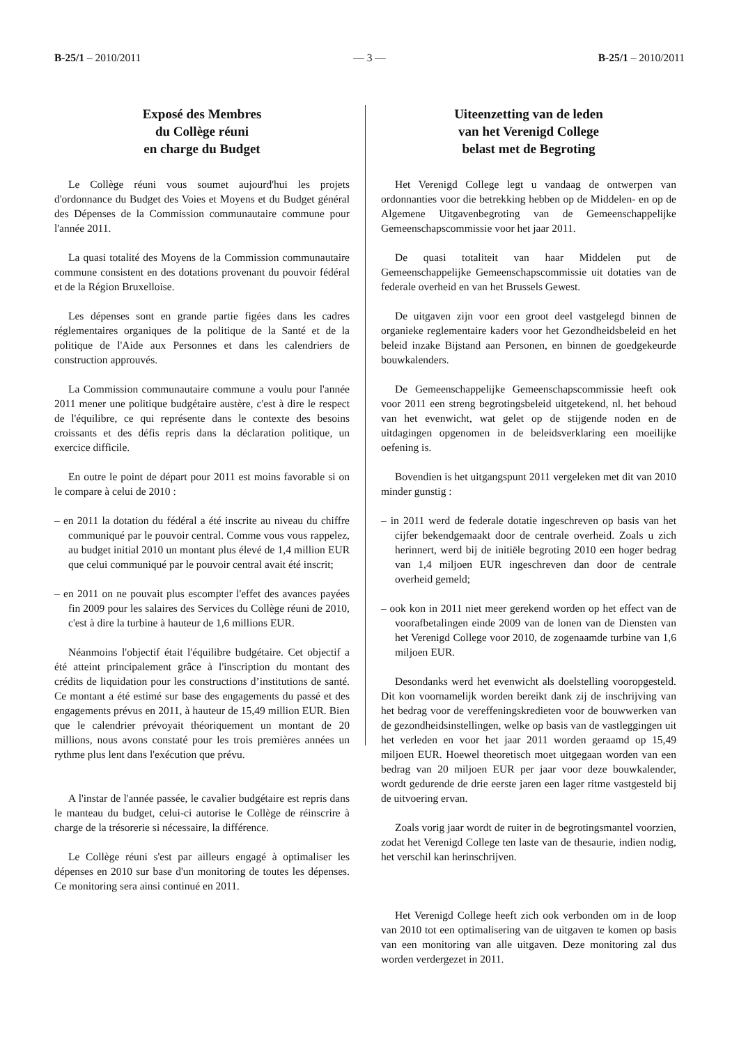B-25/1 – 2010/2011 — 3 — B-25/1 – 2010/2011
Exposé des Membres
du Collège réuni
en charge du Budget
Le Collège réuni vous soumet aujourd'hui les projets d'ordonnance du Budget des Voies et Moyens et du Budget général des Dépenses de la Commission communautaire commune pour l'année 2011.
La quasi totalité des Moyens de la Commission communautaire commune consistent en des dotations provenant du pouvoir fédéral et de la Région Bruxelloise.
Les dépenses sont en grande partie figées dans les cadres réglementaires organiques de la politique de la Santé et de la politique de l'Aide aux Personnes et dans les calendriers de construction approuvés.
La Commission communautaire commune a voulu pour l'année 2011 mener une politique budgétaire austère, c'est à dire le respect de l'équilibre, ce qui représente dans le contexte des besoins croissants et des défis repris dans la déclaration politique, un exercice difficile.
En outre le point de départ pour 2011 est moins favorable si on le compare à celui de 2010 :
– en 2011 la dotation du fédéral a été inscrite au niveau du chiffre communiqué par le pouvoir central. Comme vous vous rappelez, au budget initial 2010 un montant plus élevé de 1,4 million EUR que celui communiqué par le pouvoir central avait été inscrit;
– en 2011 on ne pouvait plus escompter l'effet des avances payées fin 2009 pour les salaires des Services du Collège réuni de 2010, c'est à dire la turbine à hauteur de 1,6 millions EUR.
Néanmoins l'objectif était l'équilibre budgétaire. Cet objectif a été atteint principalement grâce à l'inscription du montant des crédits de liquidation pour les constructions d’institutions de santé. Ce montant a été estimé sur base des engagements du passé et des engagements prévus en 2011, à hauteur de 15,49 million EUR. Bien que le calendrier prévoyait théoriquement un montant de 20 millions, nous avons constaté pour les trois premières années un rythme plus lent dans l'exécution que prévu.
A l'instar de l'année passée, le cavalier budgétaire est repris dans le manteau du budget, celui-ci autorise le Collège de réinscrire à charge de la trésorerie si nécessaire, la différence.
Le Collège réuni s'est par ailleurs engagé à optimaliser les dépenses en 2010 sur base d'un monitoring de toutes les dépenses. Ce monitoring sera ainsi continué en 2011.
Uiteenzetting van de leden
van het Verenigd College
belast met de Begroting
Het Verenigd College legt u vandaag de ontwerpen van ordonnanties voor die betrekking hebben op de Middelen- en op de Algemene Uitgavenbegroting van de Gemeenschappelijke Gemeenschapscommissie voor het jaar 2011.
De quasi totaliteit van haar Middelen put de Gemeenschappelijke Gemeenschapscommissie uit dotaties van de federale overheid en van het Brussels Gewest.
De uitgaven zijn voor een groot deel vastgelegd binnen de organieke reglementaire kaders voor het Gezondheidsbeleid en het beleid inzake Bijstand aan Personen, en binnen de goedgekeurde bouwkalenders.
De Gemeenschappelijke Gemeenschapscommissie heeft ook voor 2011 een streng begrotingsbeleid uitgetekend, nl. het behoud van het evenwicht, wat gelet op de stijgende noden en de uitdagingen opgenomen in de beleidsverklaring een moeilijke oefening is.
Bovendien is het uitgangspunt 2011 vergeleken met dit van 2010 minder gunstig :
– in 2011 werd de federale dotatie ingeschreven op basis van het cijfer bekendgemaakt door de centrale overheid. Zoals u zich herinnert, werd bij de initiële begroting 2010 een hoger bedrag van 1,4 miljoen EUR ingeschreven dan door de centrale overheid gemeld;
– ook kon in 2011 niet meer gerekend worden op het effect van de voorafbetalingen einde 2009 van de lonen van de Diensten van het Verenigd College voor 2010, de zogenaamde turbine van 1,6 miljoen EUR.
Desondanks werd het evenwicht als doelstelling vooropgesteld. Dit kon voornamelijk worden bereikt dank zij de inschrijving van het bedrag voor de vereffeningskredieten voor de bouwwerken van de gezondheidsinstellingen, welke op basis van de vastleggingen uit het verleden en voor het jaar 2011 worden geraamd op 15,49 miljoen EUR. Hoewel theoretisch moet uitgegaan worden van een bedrag van 20 miljoen EUR per jaar voor deze bouwkalender, wordt gedurende de drie eerste jaren een lager ritme vastgesteld bij de uitvoering ervan.
Zoals vorig jaar wordt de ruiter in de begrotingsmantel voorzien, zodat het Verenigd College ten laste van de thesaurie, indien nodig, het verschil kan herinschrijven.
Het Verenigd College heeft zich ook verbonden om in de loop van 2010 tot een optimalisering van de uitgaven te komen op basis van een monitoring van alle uitgaven. Deze monitoring zal dus worden verdergezet in 2011.